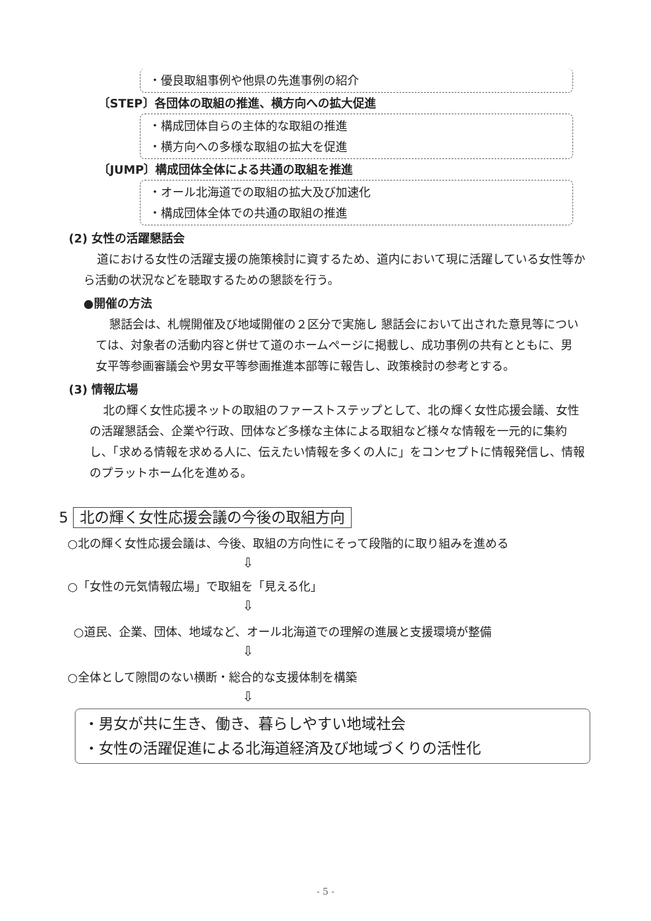・優良取組事例や他県の先進事例の紹介
〔STEP〕各団体の取組の推進、横方向への拡大促進
・構成団体自らの主体的な取組の推進
・横方向への多様な取組の拡大を促進
〔JUMP〕構成団体全体による共通の取組を推進
・オール北海道での取組の拡大及び加速化
・構成団体全体での共通の取組の推進
(2) 女性の活躍懇話会
道における女性の活躍支援の施策検討に資するため、道内において現に活躍している女性等から活動の状況などを聴取するための懇談を行う。
●開催の方法
懇話会は、札幌開催及び地域開催の２区分で実施し 懇話会において出された意見等については、対象者の活動内容と併せて道のホームページに掲載し、成功事例の共有とともに、男 女平等参画審議会や男女平等参画推進本部等に報告し、政策検討の参考とする。
(3) 情報広場
北の輝く女性応援ネットの取組のファーストステップとして、北の輝く女性応援会議、女性の活躍懇話会、企業や行政、団体など多様な主体による取組など様々な情報を一元的に集約し、「求める情報を求める人に、伝えたい情報を多くの人に」をコンセプトに情報発信し、情報のプラットホーム化を進める。
5 北の輝く女性応援会議の今後の取組方向
○北の輝く女性応援会議は、今後、取組の方向性にそって段階的に取り組みを進める
⇩
○「女性の元気情報広場」で取組を「見える化」
⇩
○道民、企業、団体、地域など、オール北海道での理解の進展と支援環境が整備
⇩
○全体として隙間のない横断・総合的な支援体制を構築
⇩
・男女が共に生き、働き、暮らしやすい地域社会
・女性の活躍促進による北海道経済及び地域づくりの活性化
- 5 -